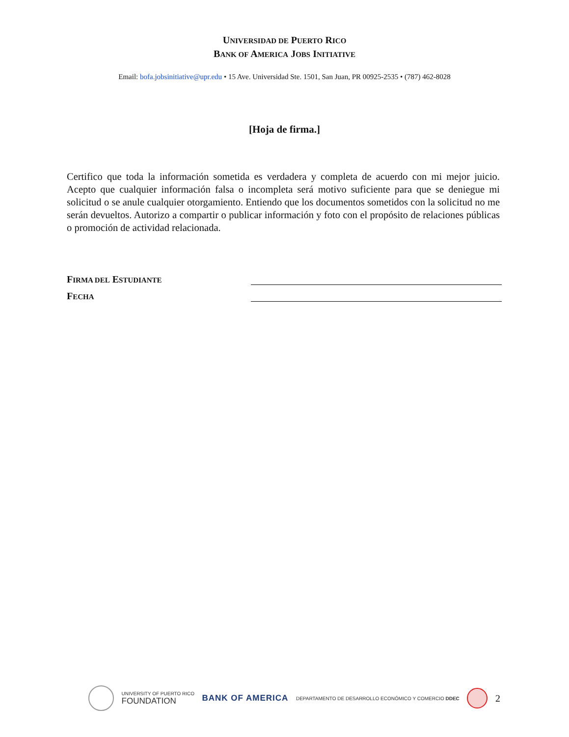UNIVERSIDAD DE PUERTO RICO
BANK OF AMERICA JOBS INITIATIVE
Email: bofa.jobsinitiative@upr.edu • 15 Ave. Universidad Ste. 1501, San Juan, PR 00925-2535 • (787) 462-8028
[Hoja de firma.]
Certifico que toda la información sometida es verdadera y completa de acuerdo con mi mejor juicio. Acepto que cualquier información falsa o incompleta será motivo suficiente para que se deniegue mi solicitud o se anule cualquier otorgamiento. Entiendo que los documentos sometidos con la solicitud no me serán devueltos. Autorizo a compartir o publicar información y foto con el propósito de relaciones públicas o promoción de actividad relacionada.
FIRMA DEL ESTUDIANTE
FECHA
UNIVERSITY OF PUERTO RICO
FOUNDATION
BANK OF AMERICA
DEPARTAMENTO DE DESARROLLO ECONÓMICO Y COMERCIO DDEC
2